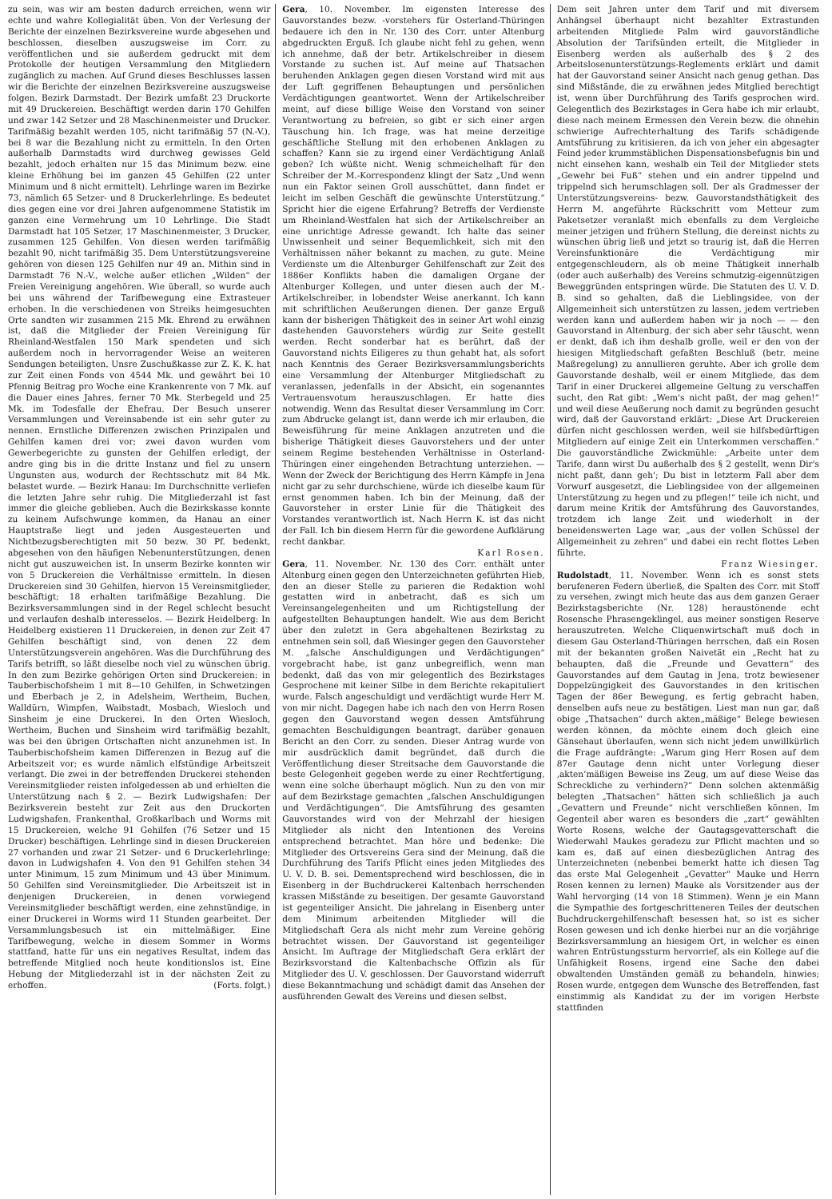zu sein, was wir am besten dadurch erreichen, wenn wir echte und wahre Kollegialität üben. Von der Verlesung der Berichte der einzelnen Bezirksvereine wurde abgesehen und beschlossen, dieselben auszugsweise im Corr. zu veröffentlichen und sie außerdem gedruckt mit dem Protokolle der heutigen Versammlung den Mitgliedern zugänglich zu machen. Auf Grund dieses Beschlusses lassen wir die Berichte der einzelnen Bezirksvereine auszugsweise folgen. Bezirk Darmstadt. Der Bezirk umfaßt 23 Druckorte mit 49 Druckereien. Beschäftigt werden darin 170 Gehilfen und zwar 142 Setzer und 28 Maschinenmeister und Drucker. Tarifmäßig bezahlt werden 105, nicht tarifmäßig 57 (N.-V.), bei 8 war die Bezahlung nicht zu ermitteln. In den Orten außerhalb Darmstadts wird durchweg gewisses Geld bezahlt, jedoch erhalten nur 15 das Minimum bezw. eine kleine Erhöhung bei im ganzen 45 Gehilfen (22 unter Minimum und 8 nicht ermittelt). Lehrlinge waren im Bezirke 73, nämlich 65 Setzer- und 8 Druckerlehrlinge. Es bedeutet dies gegen eine vor drei Jahren aufgenommene Statistik im ganzen eine Vermehrung um 10 Lehrlinge. Die Stadt Darmstadt hat 105 Setzer, 17 Maschinenmeister, 3 Drucker, zusammen 125 Gehilfen. Von diesen werden tarifmäßig bezahlt 90, nicht tarifmäßig 35. Dem Unterstützungsvereine gehören von diesen 125 Gehilfen nur 49 an. Mithin sind in Darmstadt 76 N.-V., welche außer etlichen „Wilden“ der Freien Vereinigung angehören. Wie überall, so wurde auch bei uns während der Tarifbewegung eine Extrasteuer erhoben. In die verschiedenen von Streiks heimgesuchten Orte sandten wir zusammen 215 Mk. Ehrend zu erwähnen ist, daß die Mitglieder der Freien Vereinigung für Rheinland-Westfalen 150 Mark spendeten und sich außerdem noch in hervorragender Weise an weiteren Sendungen beteiligten. Unsre Zuschußkasse zur Z. K. K. hat zur Zeit einen Fonds von 4544 Mk. und gewährt bei 10 Pfennig Beitrag pro Woche eine Krankenrente von 7 Mk. auf die Dauer eines Jahres, ferner 70 Mk. Sterbegeld und 25 Mk. im Todesfalle der Ehefrau. Der Besuch unserer Versammlungen und Vereinsabende ist ein sehr guter zu nennen. Ernstliche Differenzen zwischen Prinzipalen und Gehilfen kamen drei vor; zwei davon wurden vom Gewerbegerichte zu gunsten der Gehilfen erledigt, der andre ging bis in die dritte Instanz und fiel zu unsern Ungunsten aus, wodurch der Rechtsschutz mit 84 Mk. belastet wurde. — Bezirk Hanau: Im Durchschnitte verliefen die letzten Jahre sehr ruhig. Die Mitgliederzahl ist fast immer die gleiche geblieben. Auch die Bezirkskasse konnte zu keinem Aufschwunge kommen, da Hanau an einer Hauptstraße liegt und jeden Ausgesteuerten und Nichtbezugsberechtigten mit 50 bezw. 30 Pf. bedenkt, abgesehen von den häufigen Nebenunterstützungen, denen nicht gut auszuweichen ist. In unserm Bezirke konnten wir von 5 Druckereien die Verhältnisse ermitteln. In diesen Druckereien sind 30 Gehilfen, hiervon 15 Vereinsmitglieder, beschäftigt; 18 erhalten tarifmäßige Bezahlung. Die Bezirksversammlungen sind in der Regel schlecht besucht und verlaufen deshalb interesselos. — Bezirk Heidelberg: In Heidelberg existieren 11 Druckereien, in denen zur Zeit 47 Gehilfen beschäftigt sind, von denen 22 dem Unterstützungsverein angehören. Was die Durchführung des Tarifs betrifft, so läßt dieselbe noch viel zu wünschen übrig. In den zum Bezirke gehörigen Orten sind Druckereien: in Tauberbischofsheim 1 mit 8—10 Gehilfen, in Schwetzingen und Eberbach je 2, in Adelsheim, Wertheim, Buchen, Walldürn, Wimpfen, Waibstadt, Mosbach, Wiesloch und Sinsheim je eine Druckerei. In den Orten Wiesloch, Wertheim, Buchen und Sinsheim wird tarifmäßig bezahlt, was bei den übrigen Ortschaften nicht anzunehmen ist. In Tauberbischofsheim kamen Differenzen in Bezug auf die Arbeitszeit vor; es wurde nämlich elfstündige Arbeitszeit verlangt. Die zwei in der betreffenden Druckerei stehenden Vereinsmitglieder reisten infolgedessen ab und erhielten die Unterstützung nach § 2. — Bezirk Ludwigshafen: Der Bezirksverein besteht zur Zeit aus den Druckorten Ludwigshafen, Frankenthal, Großkarlbach und Worms mit 15 Druckereien, welche 91 Gehilfen (76 Setzer und 15 Drucker) beschäftigen. Lehrlinge sind in diesen Druckereien 27 vorhanden und zwar 21 Setzer- und 6 Druckerlehrlinge; davon in Ludwigshafen 4. Von den 91 Gehilfen stehen 34 unter Minimum, 15 zum Minimum und 43 über Minimum. 50 Gehilfen sind Vereinsmitglieder. Die Arbeitszeit ist in denjenigen Druckereien, in denen vorwiegend Vereinsmitglieder beschäftigt werden, eine zehnstündige, in einer Druckerei in Worms wird 11 Stunden gearbeitet. Der Versammlungsbesuch ist ein mittelmäßiger. Eine Tarifbewegung, welche in diesem Sommer in Worms stattfand, hatte für uns ein negatives Resultat, indem das betreffende Mitglied noch heute konditionslos ist. Eine Hebung der Mitgliederzahl ist in der nächsten Zeit zu erhoffen. (Forts. folgt.)
Gera, 10. November. Im eigensten Interesse des Gauvorstandes bezw. -vorstehers für Osterland-Thüringen bedauere ich den in Nr. 130 des Corr. unter Altenburg abgedruckten Erguß. Ich glaube nicht fehl zu gehen, wenn ich annehme, daß der betr. Artikelschreiber in diesem Vorstande zu suchen ist. Auf meine auf Thatsachen beruhenden Anklagen gegen diesen Vorstand wird mit aus der Luft gegriffenen Behauptungen und persönlichen Verdächtigungen geantwortet. Wenn der Artikelschreiber meint, auf diese billige Weise den Vorstand von seiner Verantwortung zu befreien, so gibt er sich einer argen Täuschung hin. Ich frage, was hat meine derzeitige geschäftliche Stellung mit den erhobenen Anklagen zu schaffen? Kann sie zu irgend einer Verdächtigung Anlaß geben? Ich wüßte nicht. Wenig schmeichelhaft für den Schreiber der M.-Korrespondenz klingt der Satz „Und wenn nun ein Faktor seinen Groll ausschüttet, dann findet er leicht im selben Geschäft die gewünschte Unterstützung.“ Spricht hier die eigene Erfahrung? Betreffs der Verdienste um Rheinland-Westfalen hat sich der Artikelschreiber an eine unrichtige Adresse gewandt. Ich halte das seiner Unwissenheit und seiner Bequemlichkeit, sich mit den Verhältnissen näher bekannt zu machen, zu gute. Meine Verdienste um die Altenburger Gehilfenschaft zur Zeit des 1886er Konflikts haben die damaligen Organe der Altenburger Kollegen, und unter diesen auch der M.-Artikelschreiber, in lobendster Weise anerkannt. Ich kann mit schriftlichen Aeußerungen dienen. Der ganze Erguß kann der bisherigen Thätigkeit des in seiner Art wohl einzig dastehenden Gauvorstehers würdig zur Seite gestellt werden. Recht sonderbar hat es berührt, daß der Gauvorstand nichts Eiligeres zu thun gehabt hat, als sofort nach Kenntnis des Geraer Bezirksversammlungsberichts eine Versammlung der Altenburger Mitgliedschaft zu veranlassen, jedenfalls in der Absicht, ein sogenanntes Vertrauensvotum herauszuschlagen. Er hatte dies notwendig. Wenn das Resultat dieser Versammlung im Corr. zum Abdrucke gelangt ist, dann werde ich mir erlauben, die Beweisführung für meine Anklagen anzutreten und die bisherige Thätigkeit dieses Gauvorstehers und der unter seinem Regime bestehenden Verhältnisse in Osterland-Thüringen einer eingehenden Betrachtung unterziehen. — Wenn der Zweck der Berichtigung des Herrn Kämpfe in Jena nicht gar zu sehr durchschiene, würde ich dieselbe kaum für ernst genommen haben. Ich bin der Meinung, daß der Gauvorsteher in erster Linie für die Thätigkeit des Vorstandes verantwortlich ist. Nach Herrn K. ist das nicht der Fall. Ich bin diesem Herrn für die gewordene Aufklärung recht dankbar.
Karl Rosen.
Gera, 11. November. Nr. 130 des Corr. enthält unter Altenburg einen gegen den Unterzeichneten geführten Hieb, den an dieser Stelle zu parieren die Redaktion wohl gestatten wird in anbetracht, daß es sich um Vereinsangelegenheiten und um Richtigstellung der aufgestellten Behauptungen handelt. Wie aus dem Bericht über den zuletzt in Gera abgehaltenen Bezirkstag zu entnehmen sein soll, daß Wiesinger gegen den Gauvorsteher M. „falsche Anschuldigungen und Verdächtigungen“ vorgebracht habe, ist ganz unbegreiflich, wenn man bedenkt, daß das von mir gelegentlich des Bezirkstages Gesprochene mit keiner Silbe in dem Berichte rekapituliert wurde. Falsch angeschuldigt und verdächtigt wurde Herr M. von mir nicht. Dagegen habe ich nach den von Herrn Rosen gegen den Gauvorstand wegen dessen Amtsführung gemachten Beschuldigungen beantragt, darüber genauen Bericht an den Corr. zu senden. Dieser Antrag wurde von mir ausdrücklich damit begründet, daß durch die Veröffentlichung dieser Streitsache dem Gauvorstande die beste Gelegenheit gegeben werde zu einer Rechtfertigung, wenn eine solche überhaupt möglich. Nun zu den von mir auf dem Bezirkstage gemachten „falschen Anschuldigungen und Verdächtigungen“. Die Amtsführung des gesamten Gauvorstandes wird von der Mehrzahl der hiesigen Mitglieder als nicht den Intentionen des Vereins entsprechend betrachtet. Man höre und bedenke: Die Mitglieder des Ortsvereins Gera sind der Meinung, daß die Durchführung des Tarifs Pflicht eines jeden Mitgliedes des U. V. D. B. sei. Dementsprechend wird beschlossen, die in Eisenberg in der Buchdruckerei Kaltenbach herrschenden krassen Mißstände zu beseitigen. Der gesamte Gauvorstand ist gegenteiliger Ansicht. Die jahrelang in Eisenberg unter dem Minimum arbeitenden Mitglieder will die Mitgliedschaft Gera als nicht mehr zum Vereine gehörig betrachtet wissen. Der Gauvorstand ist gegenteiliger Ansicht. Im Auftrage der Mitgliedschaft Gera erklärt der Bezirksvorstand die Kaltenbachsche Offizin als für Mitglieder des U. V. geschlossen. Der Gauvorstand widerruft diese Bekanntmachung und schädigt damit das Ansehen der ausführenden Gewalt des Vereins und diesen selbst.
Dem seit Jahren unter dem Tarif und mit diversem Anhängsel überhaupt nicht bezahlter Extrastunden arbeitenden Mitgliede Palm wird gauvorständliche Absolution der Tarifsünden erteilt, die Mitglieder in Eisenberg werden als außerhalb des § 2 des Arbeitslosenunterstützungs-Reglements erklärt und damit hat der Gauvorstand seiner Ansicht nach genug gethan. Das sind Mißstände, die zu erwähnen jedes Mitglied berechtigt ist, wenn über Durchführung des Tarifs gesprochen wird. Gelegentlich des Bezirkstages in Gera habe ich mir erlaubt, diese nach meinem Ermessen den Verein bezw. die ohnehin schwierige Aufrechterhaltung des Tarifs schädigende Amtsführung zu kritisieren, da ich von jeher ein abgesagter Feind jeder krummstäblichen Dispensationsbefugnis bin und nicht einsehen kann, weshalb ein Teil der Mitglieder stets „Gewehr bei Fuß“ stehen und ein andrer tippelnd und trippelnd sich herumschlagen soll. Der als Gradmesser der Unterstützungsvereins- bezw. Gauvorstandsthätigkeit des Herrn M. angeführte Rückschritt vom Metteur zum Paketsetzer veranlaßt mich ebenfalls zu dem Vergleiche meiner jetzigen und frühern Stellung, die dereinst nichts zu wünschen übrig ließ und jetzt so traurig ist, daß die Herren Vereinsfunktionäre die Verdächtigung mir entgegenschleudern, als ob meine Thätigkeit innerhalb (oder auch außerhalb) des Vereins schmutzig-eigennützigen Beweggründen entspringen würde. Die Statuten des U. V. D. B. sind so gehalten, daß die Lieblingsidee, von der Allgemeinheit sich unterstützen zu lassen, jedem vertrieben werden kann und außerdem haben wir ja noch — — den Gauvorstand in Altenburg, der sich aber sehr täuscht, wenn er denkt, daß ich ihm deshalb grolle, weil er den von der hiesigen Mitgliedschaft gefaßten Beschluß (betr. meine Maßregelung) zu annullieren geruhte. Aber ich grolle dem Gauvorstande deshalb, weil er einem Mitgliede, das dem Tarif in einer Druckerei allgemeine Geltung zu verschaffen sucht, den Rat gibt: „Wem's nicht paßt, der mag gehen!“ und weil diese Aeußerung noch damit zu begründen gesucht wird, daß der Gauvorstand erklärt: „Diese Art Druckereien dürfen nicht geschlossen werden, weil sie hilfsbedürftigen Mitgliedern auf einige Zeit ein Unterkommen verschaffen.“ Die gauvorständliche Zwickmühle: „Arbeite unter dem Tarife, dann wirst Du außerhalb des § 2 gestellt, wenn Dir's nicht paßt, dann geh'; Du bist in letzterm Fall aber dem Vorwurf ausgesetzt, die Lieblingsidee von der allgemeinen Unterstützung zu hegen und zu pflegen!“ teile ich nicht, und darum meine Kritik der Amtsführung des Gauvorstandes, trotzdem ich lange Zeit und wiederholt in der beneidenswerten Lage war, „aus der vollen Schüssel der Allgemeinheit zu zehren“ und dabei ein recht flottes Leben führte.
Franz Wiesinger.
Rudolstadt, 11. November. Wenn ich es sonst stets berufeneren Federn überließ, die Spalten des Corr. mit Stoff zu versehen, zwingt mich heute das aus dem ganzen Geraer Bezirkstagsberichte (Nr. 128) heraustönende echt Rosensche Phrasengeklingel, aus meiner sonstigen Reserve herauszutreten. Welche Cliquenwirtschaft muß doch in diesem Gau Osterland-Thüringen herrschen, daß ein Rosen mit der bekannten großen Naivetät ein „Recht hat zu behaupten, daß die „Freunde und Gevattern“ des Gauvorstandes auf dem Gautag in Jena, trotz bewiesener Doppelzüngigkeit des Gauvorstandes in den kritischen Tagen der 86er Bewegung, es fertig gebracht haben, denselben aufs neue zu bestätigen. Liest man nun gar, daß obige „Thatsachen“ durch akten„mäßige“ Belege bewiesen werden können, da möchte einem doch gleich eine Gänsehaut überlaufen, wenn sich nicht jedem unwillkürlich die Frage aufdrängte: „Warum ging Herr Rosen auf dem 87er Gautage denn nicht unter Vorlegung dieser ‚akten‘mäßigen Beweise ins Zeug, um auf diese Weise das Schreckliche zu verhindern?“ Denn solchen aktenmäßig belegten „Thatsachen“ hätten sich schließlich ja auch „Gevattern und Freunde“ nicht verschließen können. Im Gegenteil aber waren es besonders die „zart“ gewählten Worte Rosens, welche der Gautagsgevatterschaft die Wiederwahl Maukes geradezu zur Pflicht machten und so kam es, daß auf einen diesbezüglichen Antrag des Unterzeichneten (nebenbei bemerkt hatte ich diesen Tag das erste Mal Gelegenheit „Gevatter“ Mauke und Herrn Rosen kennen zu lernen) Mauke als Vorsitzender aus der Wahl hervorging (14 von 18 Stimmen). Wenn je ein Mann die Sympathie des fortgeschritteneren Teiles der deutschen Buchdruckergehilfenschaft besessen hat, so ist es sicher Rosen gewesen und ich denke hierbei nur an die vorjährige Bezirksversammlung an hiesigem Ort, in welcher es einen wahren Entrüstungssturm hervorrief, als ein Kollege auf die Unfähigkeit Rosens, irgend eine Sache den dabei obwaltenden Umständen gemäß zu behandeln, hinwies; Rosen wurde, entgegen dem Wunsche des Betreffenden, fast einstimmig als Kandidat zu der im vorigen Herbste stattfinden